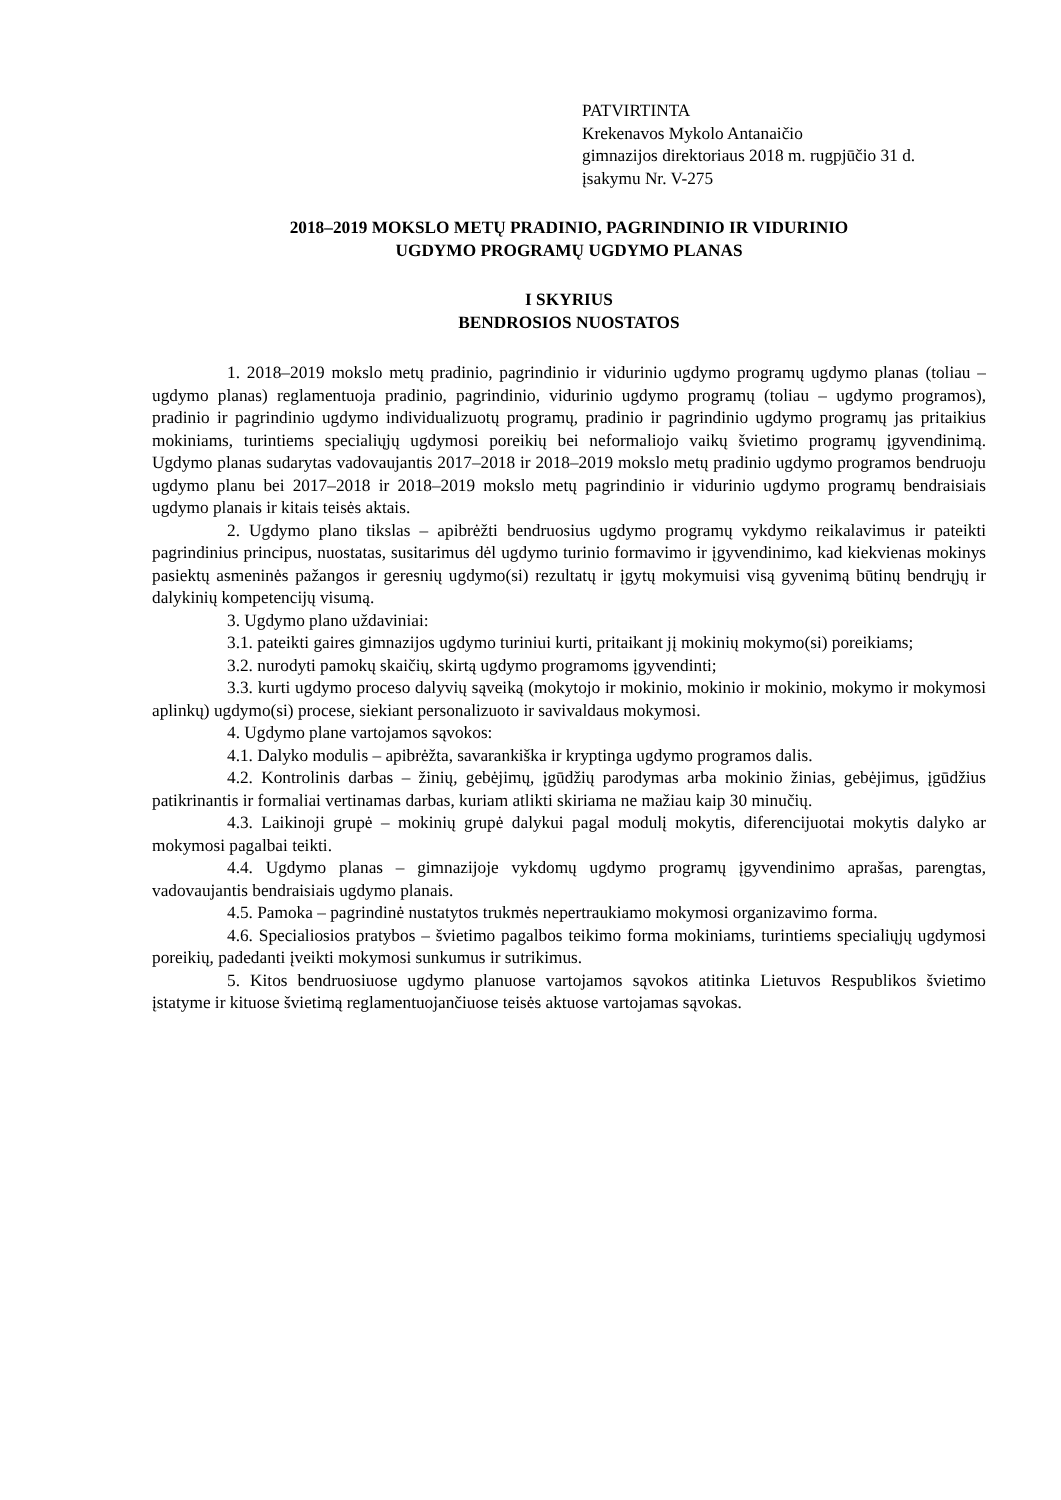PATVIRTINTA
Krekenavos Mykolo Antanaičio
gimnazijos direktoriaus 2018 m. rugpjūčio 31 d.
įsakymu Nr. V-275
2018–2019 MOKSLO METŲ PRADINIO, PAGRINDINIO IR VIDURINIO
UGDYMO PROGRAMŲ UGDYMO PLANAS
I SKYRIUS
BENDROSIOS NUOSTATOS
1. 2018–2019 mokslo metų pradinio, pagrindinio ir vidurinio ugdymo programų ugdymo planas (toliau – ugdymo planas) reglamentuoja pradinio, pagrindinio, vidurinio ugdymo programų (toliau – ugdymo programos), pradinio ir pagrindinio ugdymo individualizuotų programų, pradinio ir pagrindinio ugdymo programų jas pritaikius mokiniams, turintiems specialiųjų ugdymosi poreikių bei neformaliojo vaikų švietimo programų įgyvendinimą. Ugdymo planas sudarytas vadovaujantis 2017–2018 ir 2018–2019 mokslo metų pradinio ugdymo programos bendruoju ugdymo planu bei 2017–2018 ir 2018–2019 mokslo metų pagrindinio ir vidurinio ugdymo programų bendraisiais ugdymo planais ir kitais teisės aktais.
2. Ugdymo plano tikslas – apibrėžti bendruosius ugdymo programų vykdymo reikalavimus ir pateikti pagrindinius principus, nuostatas, susitarimus dėl ugdymo turinio formavimo ir įgyvendinimo, kad kiekvienas mokinys pasiektų asmeninės pažangos ir geresnių ugdymo(si) rezultatų ir įgytų mokymuisi visą gyvenimą būtinų bendrųjų ir dalykinių kompetencijų visumą.
3. Ugdymo plano uždaviniai:
3.1. pateikti gaires gimnazijos ugdymo turiniui kurti, pritaikant jį mokinių mokymo(si) poreikiams;
3.2. nurodyti pamokų skaičių, skirtą ugdymo programoms įgyvendinti;
3.3. kurti ugdymo proceso dalyvių sąveiką (mokytojo ir mokinio, mokinio ir mokinio, mokymo ir mokymosi aplinkų) ugdymo(si) procese, siekiant personalizuoto ir savivaldaus mokymosi.
4. Ugdymo plane vartojamos sąvokos:
4.1. Dalyko modulis – apibrėžta, savarankiška ir kryptinga ugdymo programos dalis.
4.2. Kontrolinis darbas – žinių, gebėjimų, įgūdžių parodymas arba mokinio žinias, gebėjimus, įgūdžius patikrinantis ir formaliai vertinamas darbas, kuriam atlikti skiriama ne mažiau kaip 30 minučių.
4.3. Laikinoji grupė – mokinių grupė dalykui pagal modulį mokytis, diferencijuotai mokytis dalyko ar mokymosi pagalbai teikti.
4.4. Ugdymo planas – gimnazijoje vykdomų ugdymo programų įgyvendinimo aprašas, parengtas, vadovaujantis bendraisiais ugdymo planais.
4.5. Pamoka – pagrindinė nustatytos trukmės nepertraukiamo mokymosi organizavimo forma.
4.6. Specialiosios pratybos – švietimo pagalbos teikimo forma mokiniams, turintiems specialiųjų ugdymosi poreikių, padedanti įveikti mokymosi sunkumus ir sutrikimus.
5. Kitos bendruosiuose ugdymo planuose vartojamos sąvokos atitinka Lietuvos Respublikos švietimo įstatyme ir kituose švietimą reglamentuojančiuose teisės aktuose vartojamas sąvokas.